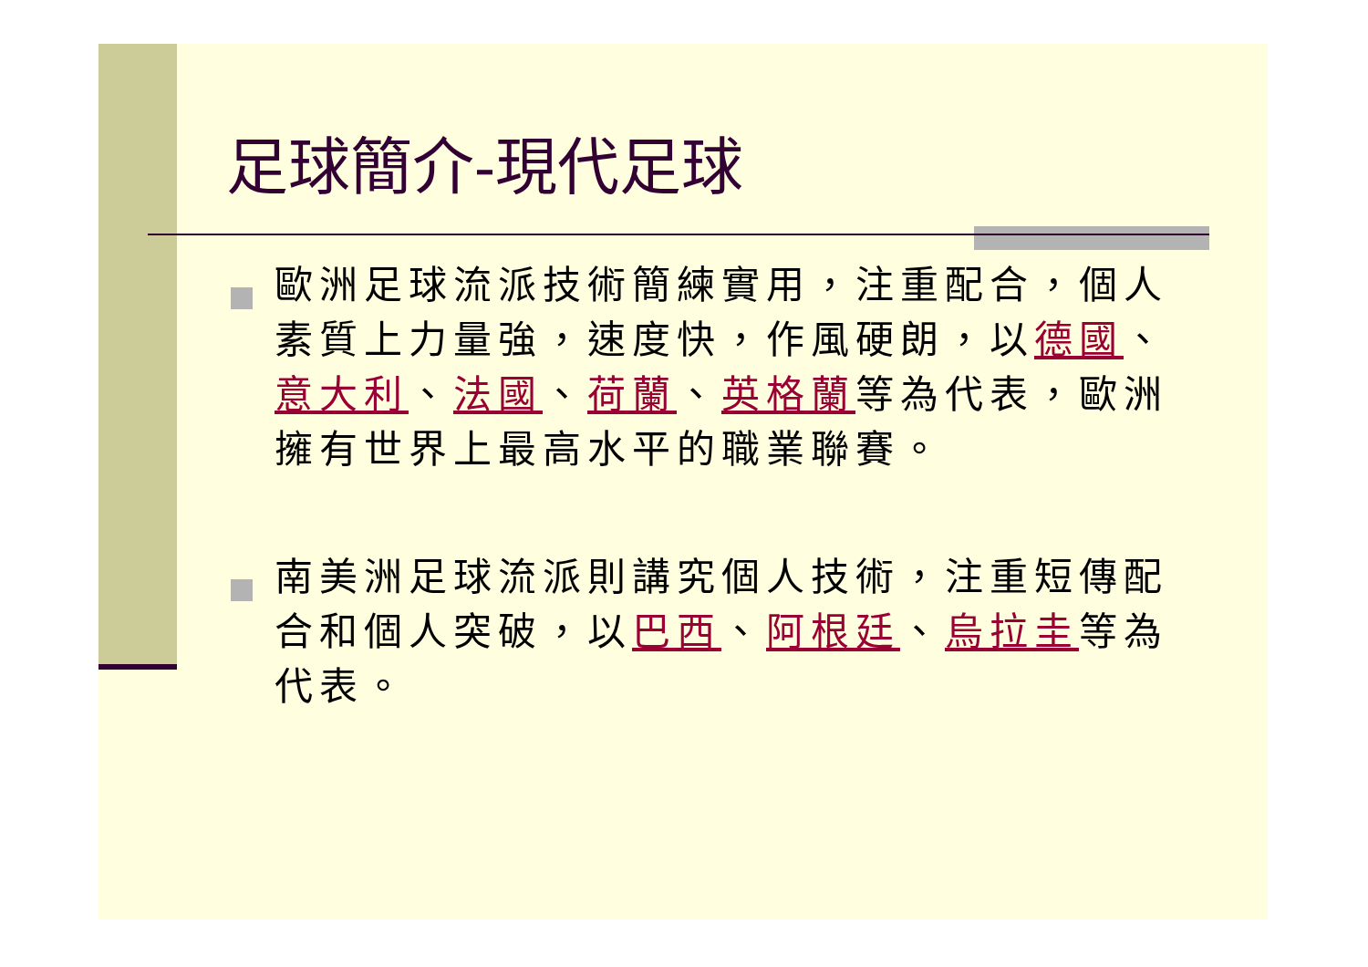足球簡介-現代足球
歐洲足球流派技術簡練實用，注重配合，個人素質上力量強，速度快，作風硬朗，以德國、意大利、法國、荷蘭、英格蘭等為代表，歐洲擁有世界上最高水平的職業聯賽。
南美洲足球流派則講究個人技術，注重短傳配合和個人突破，以巴西、阿根廷、烏拉圭等為代表。